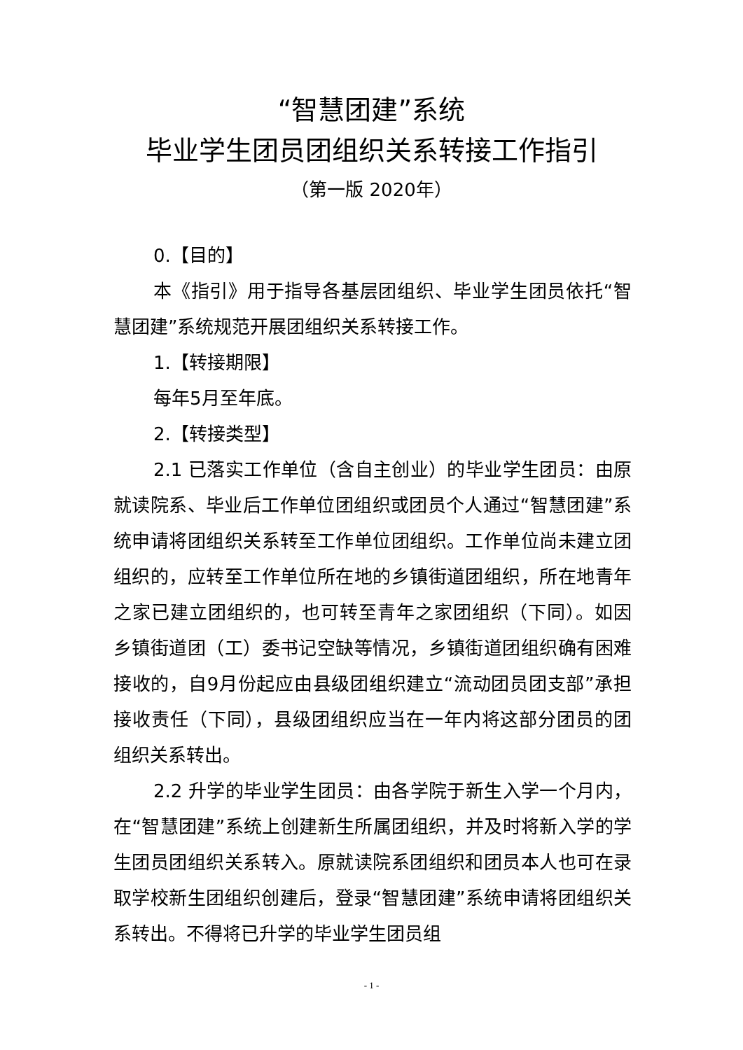“智慧团建”系统
毕业学生团员团组织关系转接工作指引
（第一版 2020年）
0.【目的】
本《指引》用于指导各基层团组织、毕业学生团员依托“智慧团建”系统规范开展团组织关系转接工作。
1.【转接期限】
每年5月至年底。
2.【转接类型】
2.1 已落实工作单位（含自主创业）的毕业学生团员：由原就读院系、毕业后工作单位团组织或团员个人通过“智慧团建”系统申请将团组织关系转至工作单位团组织。工作单位尚未建立团组织的，应转至工作单位所在地的乡镇街道团组织，所在地青年之家已建立团组织的，也可转至青年之家团组织（下同）。如因乡镇街道团（工）委书记空缺等情况，乡镇街道团组织确有困难接收的，自9月份起应由县级团组织建立“流动团员团支部”承担接收责任（下同），县级团组织应当在一年内将这部分团员的团组织关系转出。
2.2 升学的毕业学生团员：由各学院于新生入学一个月内，在“智慧团建”系统上创建新生所属团组织，并及时将新入学的学生团员团组织关系转入。原就读院系团组织和团员本人也可在录取学校新生团组织创建后，登录“智慧团建”系统申请将团组织关系转出。不得将已升学的毕业学生团员组
- 1 -